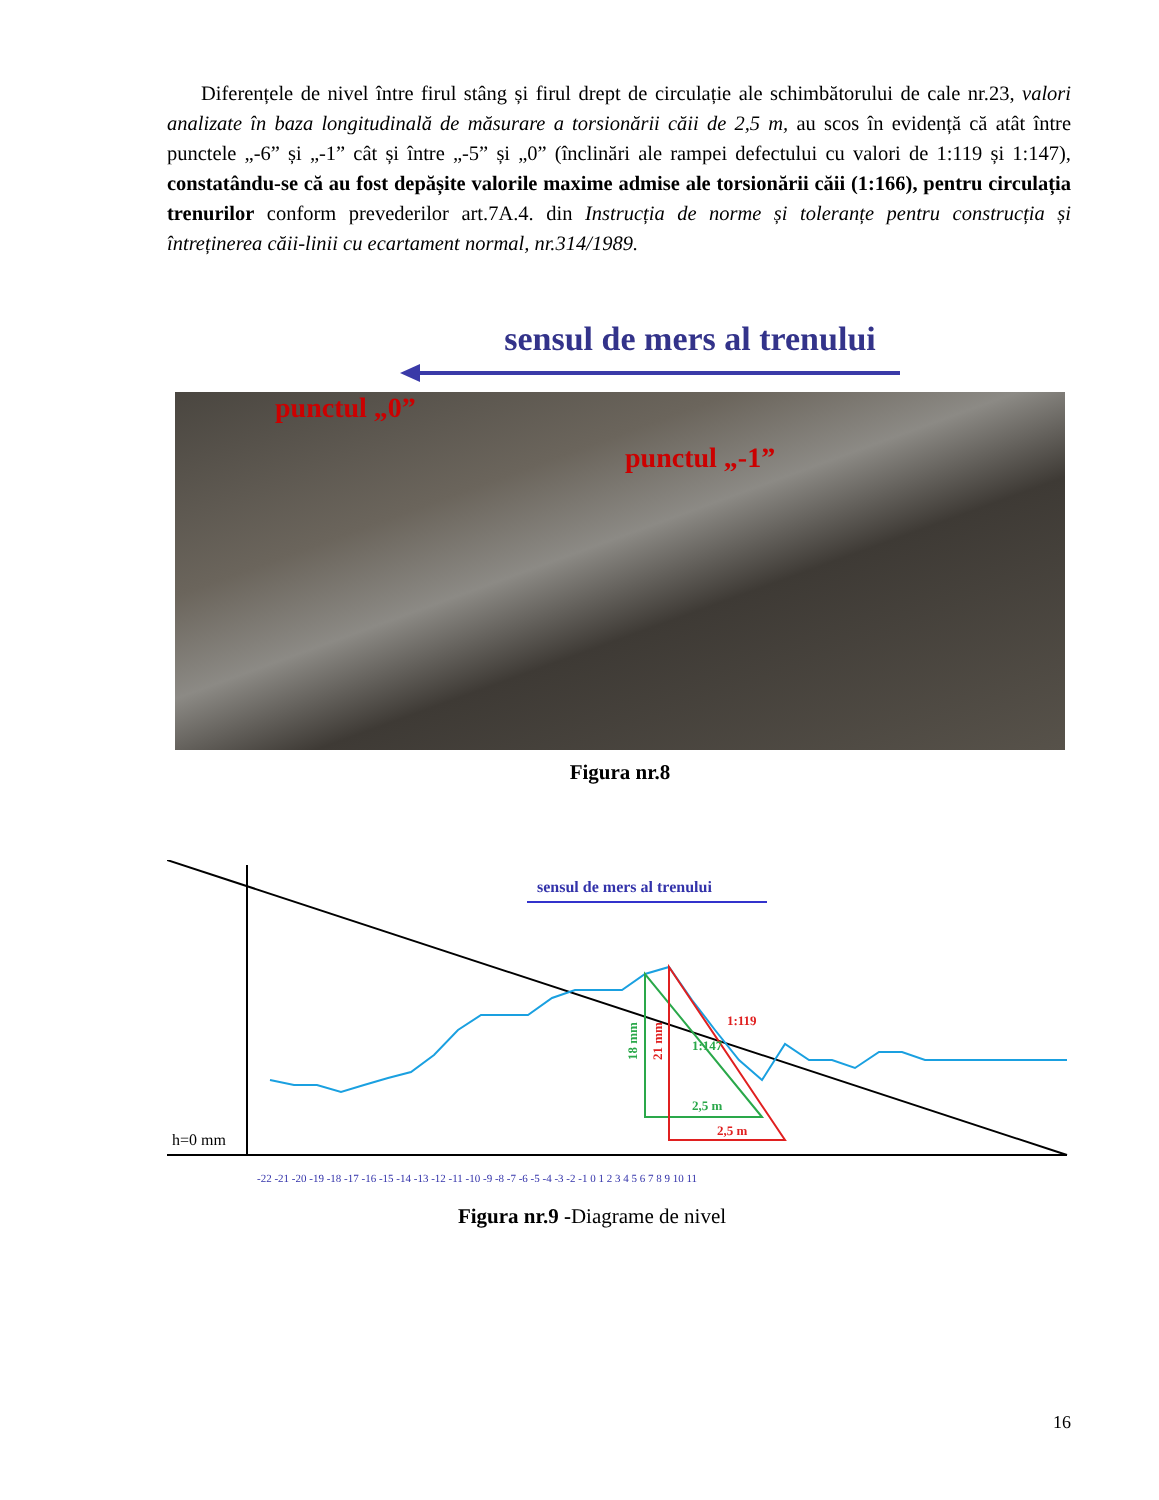Diferențele de nivel între firul stâng și firul drept de circulație ale schimbătorului de cale nr.23, valori analizate în baza longitudinală de măsurare a torsionării căii de 2,5 m, au scos în evidență că atât între punctele „-6” și „-1” cât și între „-5” și „0” (înclinări ale rampei defectului cu valori de 1:119 și 1:147), constatându-se că au fost depășite valorile maxime admise ale torsionării căii (1:166), pentru circulația trenurilor conform prevederilor art.7A.4. din Instrucția de norme și toleranțe pentru construcția și întreținerea căii-linii cu ecartament normal, nr.314/1989.
sensul de mers al trenului
punctul „0”
punctul „-1”
Figura nr.8
h=0 mm
sensul de mers al trenului
18 mm
21 mm
2,5 m
2,5 m
1:119
1:147
-22 -21 -20 -19 -18 -17 -16 -15 -14 -13 -12 -11 -10 -9 -8 -7 -6 -5 -4 -3 -2 -1 0 1 2 3 4 5 6 7 8 9 10 11
Figura nr.9 -Diagrame de nivel
16